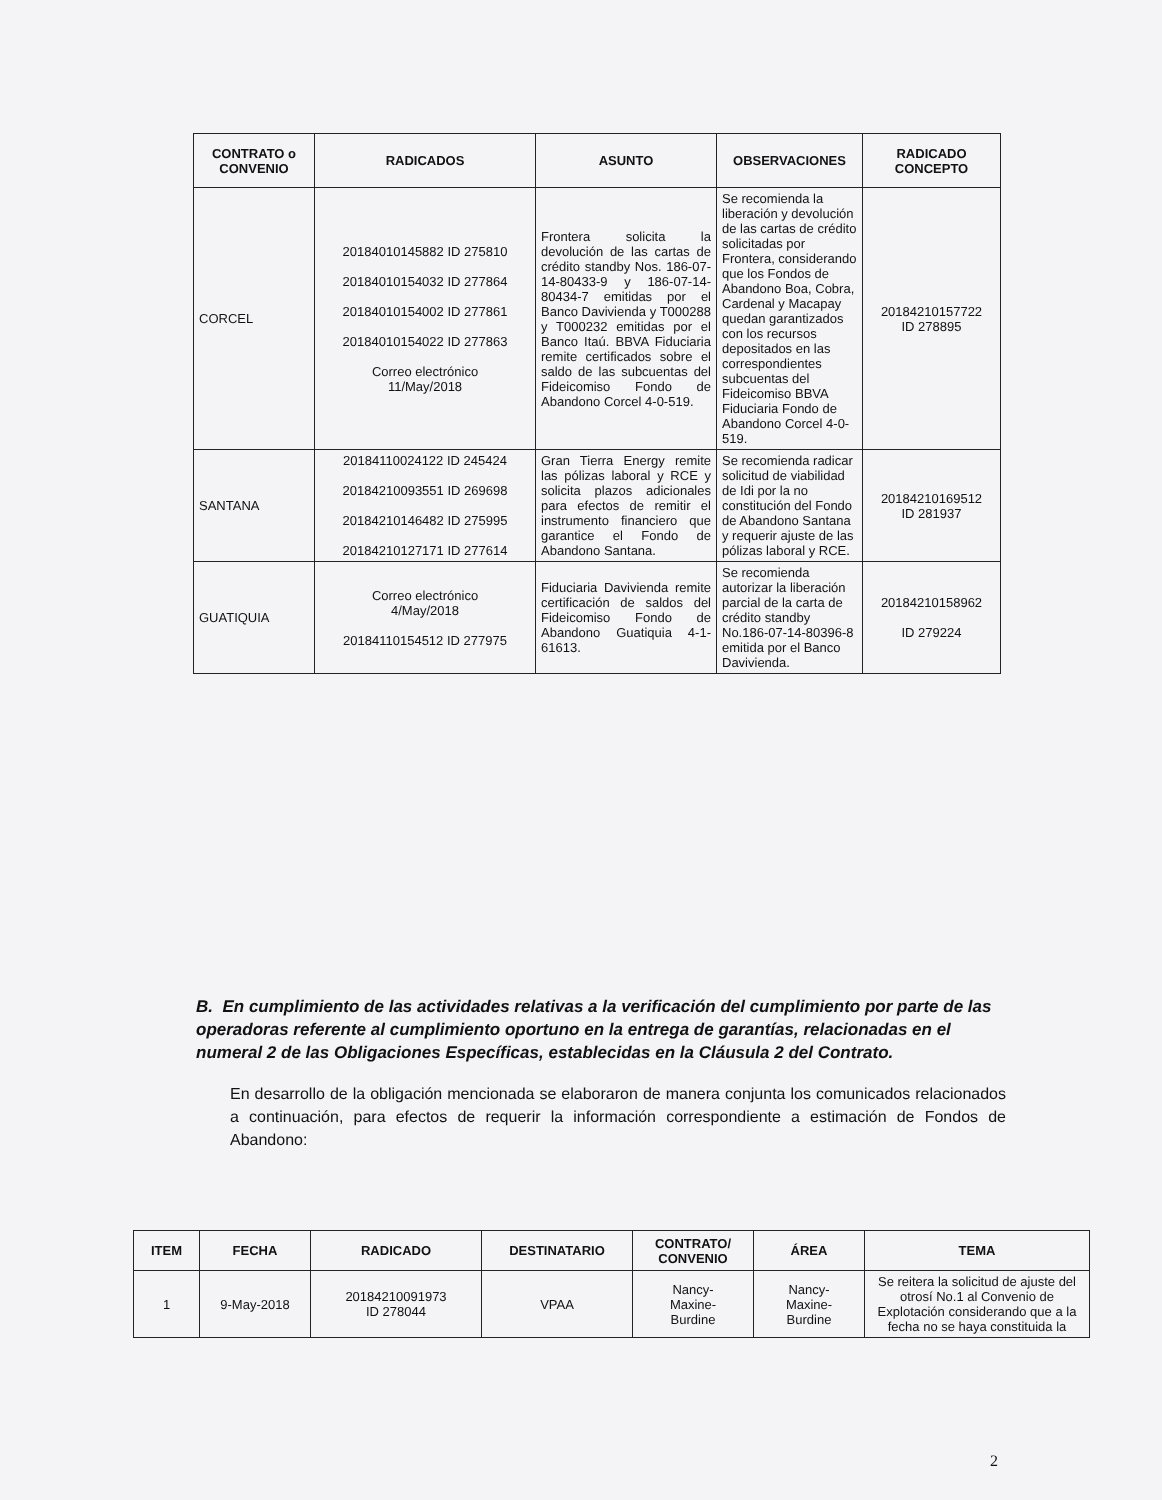| CONTRATO o CONVENIO | RADICADOS | ASUNTO | OBSERVACIONES | RADICADO CONCEPTO |
| --- | --- | --- | --- | --- |
| CORCEL | 20184010145882 ID 275810 20184010154032 ID 277864 20184010154002 ID 277861 20184010154022 ID 277863 Correo electrónico 11/May/2018 | Frontera solicita la devolución de las cartas de crédito standby Nos. 186-07-14-80433-9 y 186-07-14-80434-7 emitidas por el Banco Davivienda y T000288 y T000232 emitidas por el Banco Itaú. BBVA Fiduciaria remite certificados sobre el saldo de las subcuentas del Fideicomiso Fondo de Abandono Corcel 4-0-519. | Se recomienda la liberación y devolución de las cartas de crédito solicitadas por Frontera, considerando que los Fondos de Abandono Boa, Cobra, Cardenal y Macapay quedan garantizados con los recursos depositados en las correspondientes subcuentas del Fideicomiso BBVA Fiduciaria Fondo de Abandono Corcel 4-0-519. | 20184210157722 ID 278895 |
| SANTANA | 20184110024122 ID 245424 20184210093551 ID 269698 20184210146482 ID 275995 20184210127171 ID 277614 | Gran Tierra Energy remite las pólizas laboral y RCE y solicita plazos adicionales para efectos de remitir el instrumento financiero que garantice el Fondo de Abandono Santana. | Se recomienda radicar solicitud de viabilidad de Idi por la no constitución del Fondo de Abandono Santana y requerir ajuste de las pólizas laboral y RCE. | 20184210169512 ID 281937 |
| GUATIQUIA | Correo electrónico 4/May/2018 20184110154512 ID 277975 | Fiduciaria Davivienda remite certificación de saldos del Fideicomiso Fondo de Abandono Guatiquia 4-1-61613. | Se recomienda autorizar la liberación parcial de la carta de crédito standby No.186-07-14-80396-8 emitida por el Banco Davivienda. | 20184210158962 ID 279224 |
B. En cumplimiento de las actividades relativas a la verificación del cumplimiento por parte de las operadoras referente al cumplimiento oportuno en la entrega de garantías, relacionadas en el numeral 2 de las Obligaciones Específicas, establecidas en la Cláusula 2 del Contrato.
En desarrollo de la obligación mencionada se elaboraron de manera conjunta los comunicados relacionados a continuación, para efectos de requerir la información correspondiente a estimación de Fondos de Abandono:
| ITEM | FECHA | RADICADO | DESTINATARIO | CONTRATO/ CONVENIO | ÁREA | TEMA |
| --- | --- | --- | --- | --- | --- | --- |
| 1 | 9-May-2018 | 20184210091973 ID 278044 | VPAA | Nancy- Maxine- Burdine | Nancy- Maxine- Burdine | Se reitera la solicitud de ajuste del otrosí No.1 al Convenio de Explotación considerando que a la fecha no se haya constituida la |
2